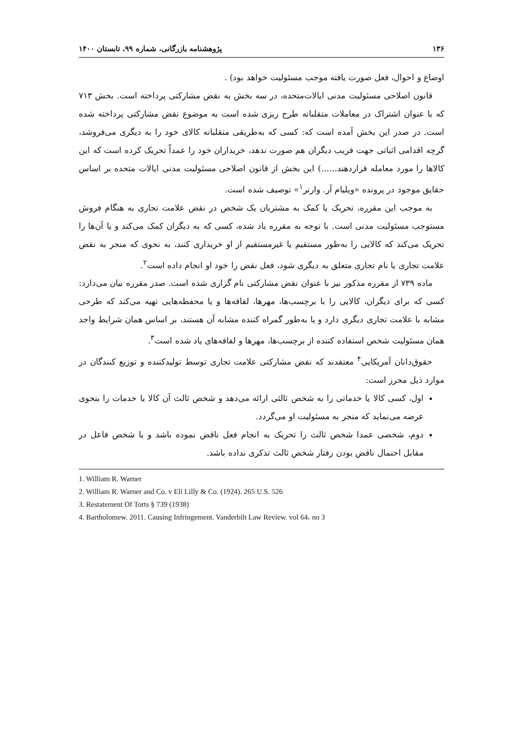۱۳۶ پژوهشنامه بازرگانی، شماره ۹۹، تابستان ۱۴۰۰
اوضاع و احوال، فعل صورت یافته موجب مسئولیت خواهد بود) .
قانون اصلاحی مسئولیت مدنی ایالات‌متحده، در سه بخش به نقض مشارکتی پرداخته است. بخش ۷۱۳ که با عنوان اشتراک در معاملات متقلبانه طرح ریزی شده است به موضوع نقض مشارکتی پرداخته شده است. در صدر این بخش آمده است که: کسی که به‌طریقی متقلبانه کالای خود را به دیگری می‌فروشد، گرچه اقدامی اثباتی جهت فریب دیگران هم صورت ندهد، خریداران خود را عمداً تحریک کرده است که این کالاها را مورد معامله قراردهند......) این بخش از قانون اصلاحی مسئولیت مدنی ایالات متحده بر اساس حقایق موجود در پرونده «ویلیام آر. وارنر<sup>۱</sup>» توصیف شده است.
به موجب این مقرره، تحریک یا کمک به مشتریان یک شخص در نقض علامت تجاری به هنگام فروش مستوجب مسئولیت مدنی است. با توجه به مقرره یاد شده، کسی که به دیگران کمک می‌کند و یا آن‌ها را تحریک می‌کند که کالایی را به‌طور مستقیم یا غیرمستقیم از او خریداری کنند، به نحوی که منجر به نقض علامت تجاری یا نام تجاری متعلق به دیگری شود، فعل نقض را خود او انجام داده است<sup>۲</sup>.
ماده ۷۳۹ از مقرره مذکور نیز با عنوان نقض مشارکتی نام گزاری شده است. صدر مقرره بیان می‌دارد: کسی که برای دیگران، کالایی را با برچسب‌ها، مهرها، لفافه‌ها و یا محفظه‌هایی تهیه می‌کند که طرحی مشابه با علامت تجاری دیگری دارد و یا به‌طور گمراه کننده مشابه آن هستند، بر اساس همان شرایط واجد همان مسئولیت شخص استفاده کننده از برچسب‌ها، مهرها و لفافه‌های یاد شده است<sup>۳</sup>.
حقوق‌دانان آمریکایی<sup>۴</sup> معتقدند که نقض مشارکتی علامت تجاری توسط تولیدکننده و توزیع کنندگان در موارد ذیل محرز است:
اول، کسی کالا یا خدماتی را به شخص ثالثی ارائه می‌دهد و شخص ثالث آن کالا یا خدمات را بنحوی عرضه می‌نماید که منجر به مسئولیت او می‌گردد.
دوم، شخصی عمدا شخص ثالث را تحریک به انجام فعل ناقض نموده باشد و یا شخص فاعل در مقابل احتمال ناقض بودن رفتار شخص ثالث تذکری نداده باشد.
1. William R. Warner
2. William R. Warner and Co. v Eli Lilly & Co. (1924). 265 U.S. 526
3. Restatement Of Torts § 739 (1938)
4. Bartholomew. 2011. Causing Infringement. Vanderbilt Law Review. vol 64، no 3